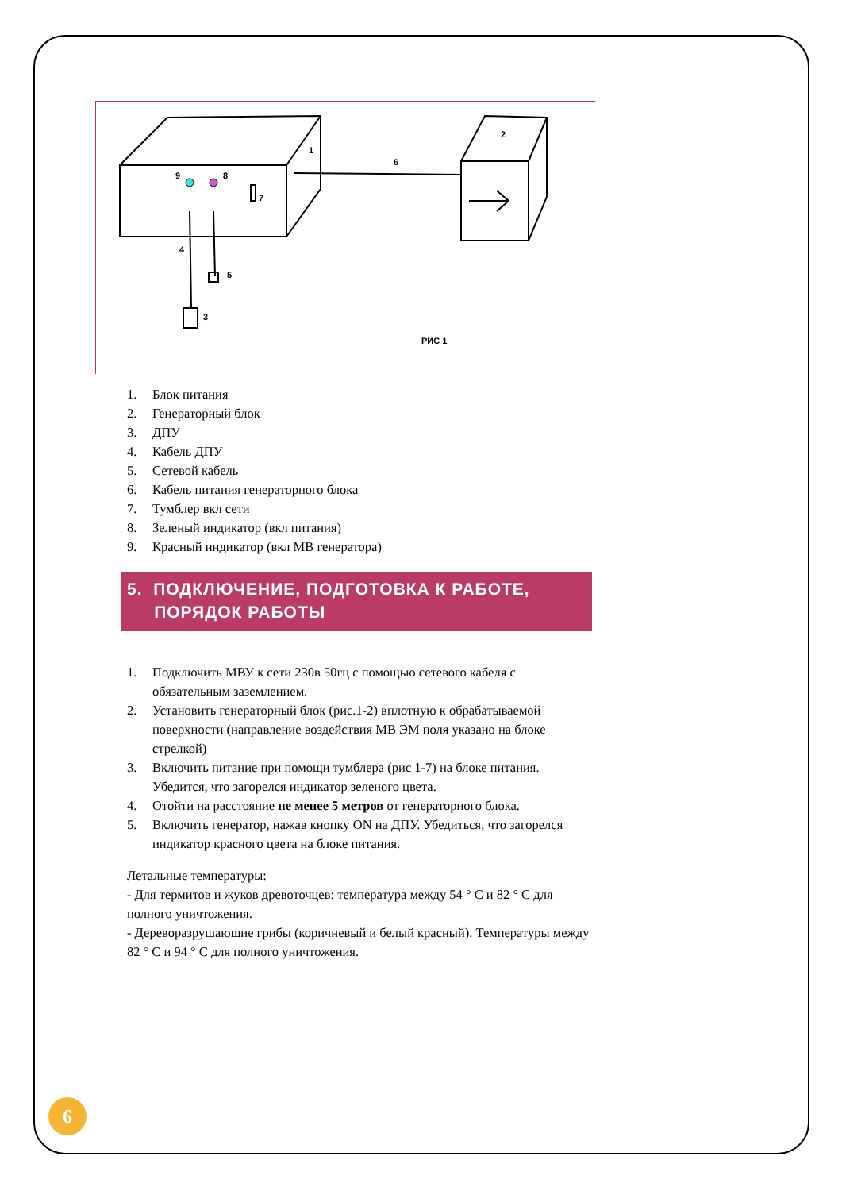1
2
3
4
5
6
7
8
9
РИС 1
1. Блок питания
2. Генераторный блок
3. ДПУ
4. Кабель ДПУ
5. Сетевой кабель
6. Кабель питания генераторного блока
7. Тумблер вкл сети
8. Зеленый индикатор (вкл питания)
9. Красный индикатор (вкл МВ генератора)
5. ПОДКЛЮЧЕНИЕ, ПОДГОТОВКА К РАБОТЕ,
ПОРЯДОК РАБОТЫ
1. Подключить МВУ к сети 230в 50гц с помощью сетевого кабеля с обязательным заземлением.
2. Установить генераторный блок (рис.1-2) вплотную к обрабатываемой поверхности (направление воздействия МВ ЭМ поля указано на блоке стрелкой)
3. Включить питание при помощи тумблера (рис 1-7) на блоке питания. Убедится, что загорелся индикатор зеленого цвета.
4. Отойти на расстояние не менее 5 метров от генераторного блока.
5. Включить генератор, нажав кнопку ON на ДПУ. Убедиться, что загорелся индикатор красного цвета на блоке питания.
Летальные температуры:
- Для термитов и жуков древоточцев: температура между 54 ° C и 82 ° C для полного уничтожения.
- Дереворазрушающие грибы (коричневый и белый красный). Температуры между 82 ° C и 94 ° C для полного уничтожения.
6